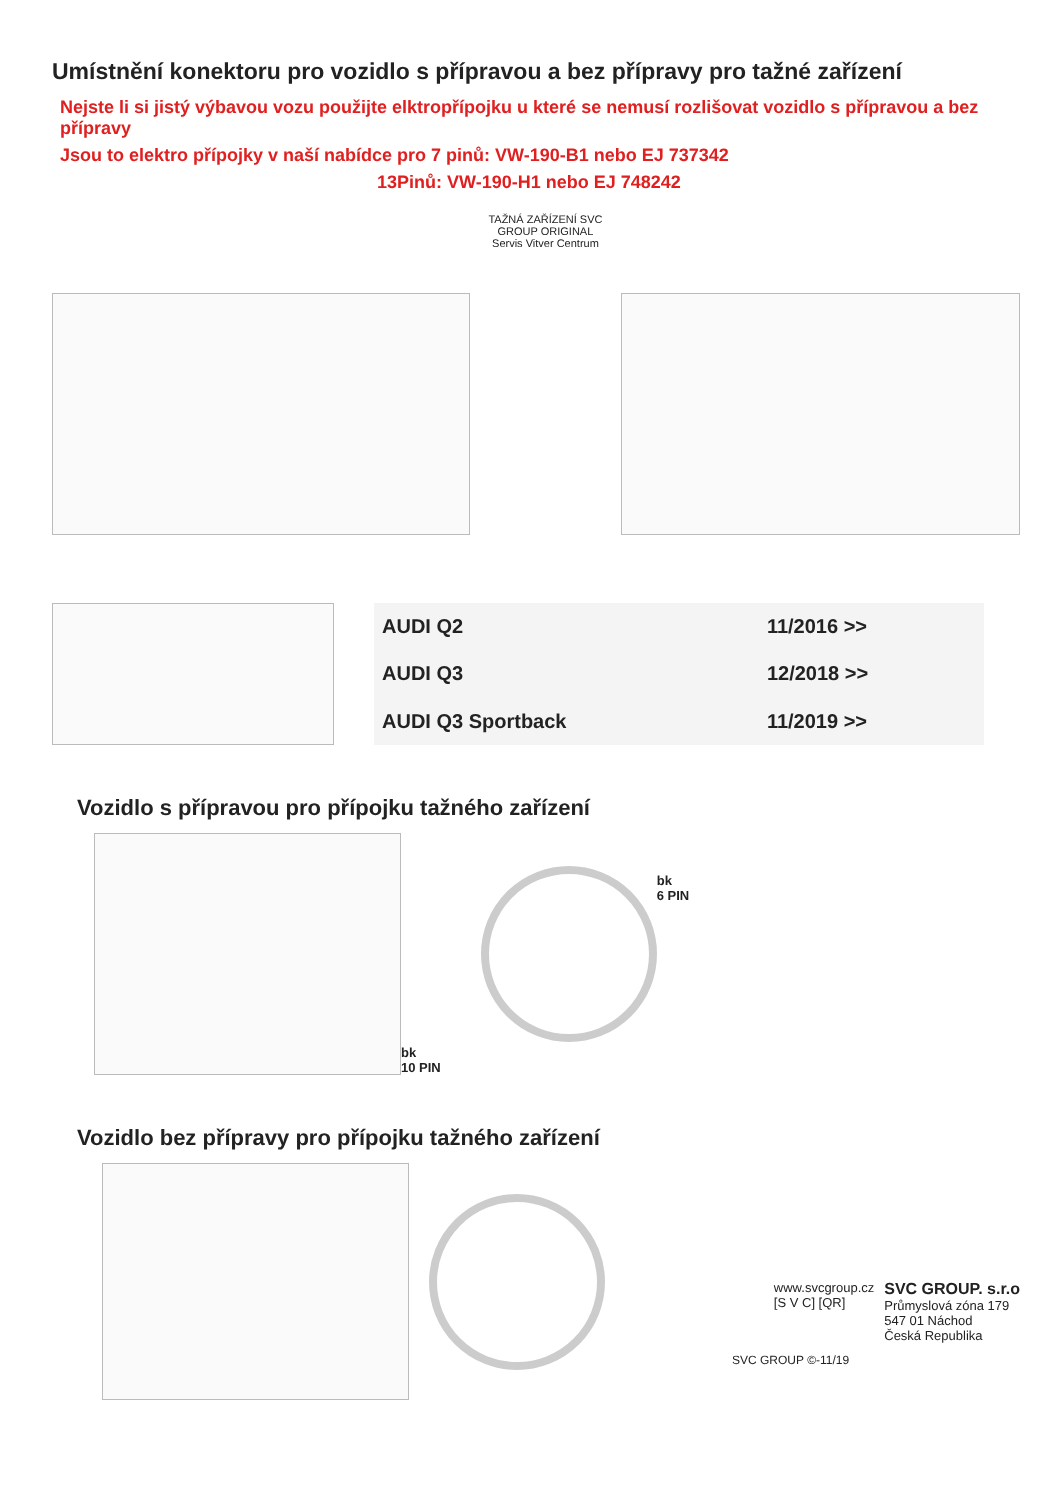Umístnění konektoru pro vozidlo s přípravou a bez přípravy pro tažné zařízení
Nejste li si jistý výbavou vozu použijte elktropřípojku u které se nemusí rozlišovat vozidlo s přípravou a bez přípravy
Jsou to elektro přípojky v naší nabídce pro 7 pinů: VW-190-B1 nebo EJ 737342
13Pinů: VW-190-H1 nebo EJ 748242
TAŽNÁ ZAŘÍZENÍ SVC GROUP ORIGINAL
Servis Vitver Centrum
| AUDI Q2 | 11/2016 >> |
| AUDI Q3 | 12/2018 >> |
| AUDI Q3 Sportback | 11/2019 >> |
Vozidlo s přípravou pro přípojku tažného zařízení
bk
10 PIN
bk
6 PIN
Vozidlo bez přípravy pro přípojku tažného zařízení
www.svcgroup.cz
[S V C] [QR]
SVC GROUP. s.r.o
Průmyslová zóna 179
547 01 Náchod
Česká Republika
SVC GROUP ©-11/19